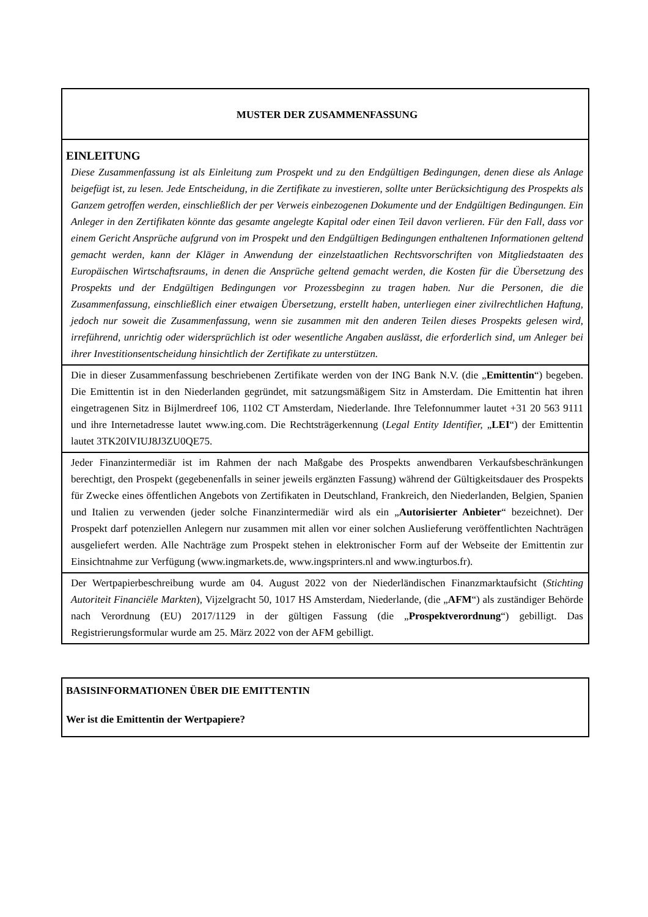MUSTER DER ZUSAMMENFASSUNG
EINLEITUNG
Diese Zusammenfassung ist als Einleitung zum Prospekt und zu den Endgültigen Bedingungen, denen diese als Anlage beigefügt ist, zu lesen. Jede Entscheidung, in die Zertifikate zu investieren, sollte unter Berücksichtigung des Prospekts als Ganzem getroffen werden, einschließlich der per Verweis einbezogenen Dokumente und der Endgültigen Bedingungen. Ein Anleger in den Zertifikaten könnte das gesamte angelegte Kapital oder einen Teil davon verlieren. Für den Fall, dass vor einem Gericht Ansprüche aufgrund von im Prospekt und den Endgültigen Bedingungen enthaltenen Informationen geltend gemacht werden, kann der Kläger in Anwendung der einzelstaatlichen Rechtsvorschriften von Mitgliedstaaten des Europäischen Wirtschaftsraums, in denen die Ansprüche geltend gemacht werden, die Kosten für die Übersetzung des Prospekts und der Endgültigen Bedingungen vor Prozessbeginn zu tragen haben. Nur die Personen, die die Zusammenfassung, einschließlich einer etwaigen Übersetzung, erstellt haben, unterliegen einer zivilrechtlichen Haftung, jedoch nur soweit die Zusammenfassung, wenn sie zusammen mit den anderen Teilen dieses Prospekts gelesen wird, irreführend, unrichtig oder widersprüchlich ist oder wesentliche Angaben auslässt, die erforderlich sind, um Anleger bei ihrer Investitionsentscheidung hinsichtlich der Zertifikate zu unterstützen.
Die in dieser Zusammenfassung beschriebenen Zertifikate werden von der ING Bank N.V. (die „Emittentin“) begeben. Die Emittentin ist in den Niederlanden gegründet, mit satzungsmäßigem Sitz in Amsterdam. Die Emittentin hat ihren eingetragenen Sitz in Bijlmerdreef 106, 1102 CT Amsterdam, Niederlande. Ihre Telefonnummer lautet +31 20 563 9111 und ihre Internetadresse lautet www.ing.com. Die Rechtsträgerkennung (Legal Entity Identifier, „LEI“) der Emittentin lautet 3TK20IVIUJ8J3ZU0QE75.
Jeder Finanzintermediär ist im Rahmen der nach Maßgabe des Prospekts anwendbaren Verkaufsbeschränkungen berechtigt, den Prospekt (gegebenenfalls in seiner jeweils ergänzten Fassung) während der Gültigkeitsdauer des Prospekts für Zwecke eines öffentlichen Angebots von Zertifikaten in Deutschland, Frankreich, den Niederlanden, Belgien, Spanien und Italien zu verwenden (jeder solche Finanzintermediär wird als ein „Autorisierter Anbieter“ bezeichnet). Der Prospekt darf potenziellen Anlegern nur zusammen mit allen vor einer solchen Auslieferung veröffentlichten Nachträgen ausgeliefert werden. Alle Nachträge zum Prospekt stehen in elektronischer Form auf der Webseite der Emittentin zur Einsichtnahme zur Verfügung (www.ingmarkets.de, www.ingsprinters.nl and www.ingturbos.fr).
Der Wertpapierbeschreibung wurde am 04. August 2022 von der Niederländischen Finanzmarktaufsicht (Stichting Autoriteit Financiële Markten), Vijzelgracht 50, 1017 HS Amsterdam, Niederlande, (die „AFM“) als zuständiger Behörde nach Verordnung (EU) 2017/1129 in der gültigen Fassung (die „Prospektverordnung“) gebilligt. Das Registrierungsformular wurde am 25. März 2022 von der AFM gebilligt.
BASISINFORMATIONEN ÜBER DIE EMITTENTIN
Wer ist die Emittentin der Wertpapiere?